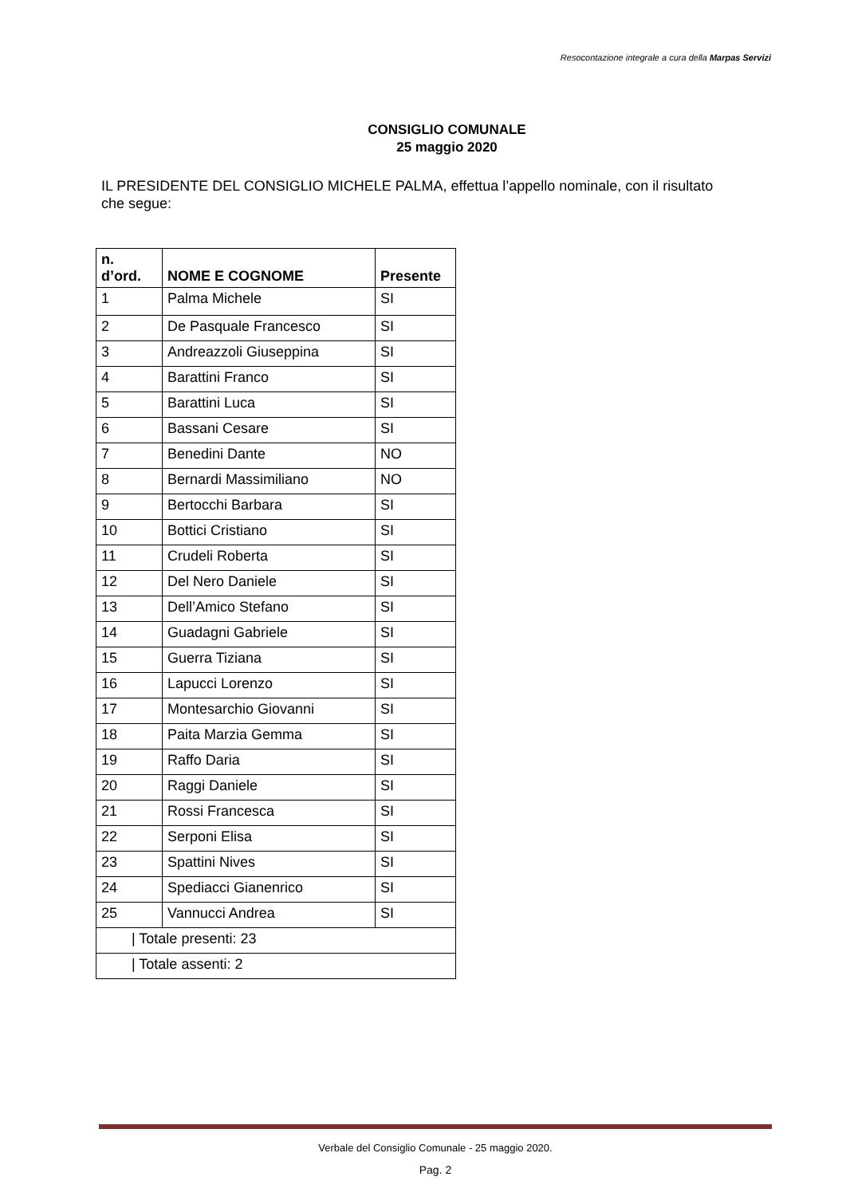Resocontazione integrale a cura della Marpas Servizi
CONSIGLIO COMUNALE
25 maggio 2020
IL PRESIDENTE DEL CONSIGLIO MICHELE PALMA, effettua l’appello nominale, con il risultato che segue:
| n. d’ord. | NOME E COGNOME | Presente |
| --- | --- | --- |
| 1 | Palma Michele | SI |
| 2 | De Pasquale Francesco | SI |
| 3 | Andreazzoli Giuseppina | SI |
| 4 | Barattini Franco | SI |
| 5 | Barattini Luca | SI |
| 6 | Bassani Cesare | SI |
| 7 | Benedini Dante | NO |
| 8 | Bernardi Massimiliano | NO |
| 9 | Bertocchi Barbara | SI |
| 10 | Bottici Cristiano | SI |
| 11 | Crudeli Roberta | SI |
| 12 | Del Nero Daniele | SI |
| 13 | Dell’Amico Stefano | SI |
| 14 | Guadagni Gabriele | SI |
| 15 | Guerra Tiziana | SI |
| 16 | Lapucci Lorenzo | SI |
| 17 | Montesarchio Giovanni | SI |
| 18 | Paita Marzia Gemma | SI |
| 19 | Raffo Daria | SI |
| 20 | Raggi Daniele | SI |
| 21 | Rossi Francesca | SI |
| 22 | Serponi Elisa | SI |
| 23 | Spattini Nives | SI |
| 24 | Spediacci Gianenrico | SI |
| 25 | Vannucci Andrea | SI |
| / Totale presenti: 23 | | |
| / Totale assenti: 2 | | |
Verbale del Consiglio Comunale - 25 maggio 2020.
Pag. 2